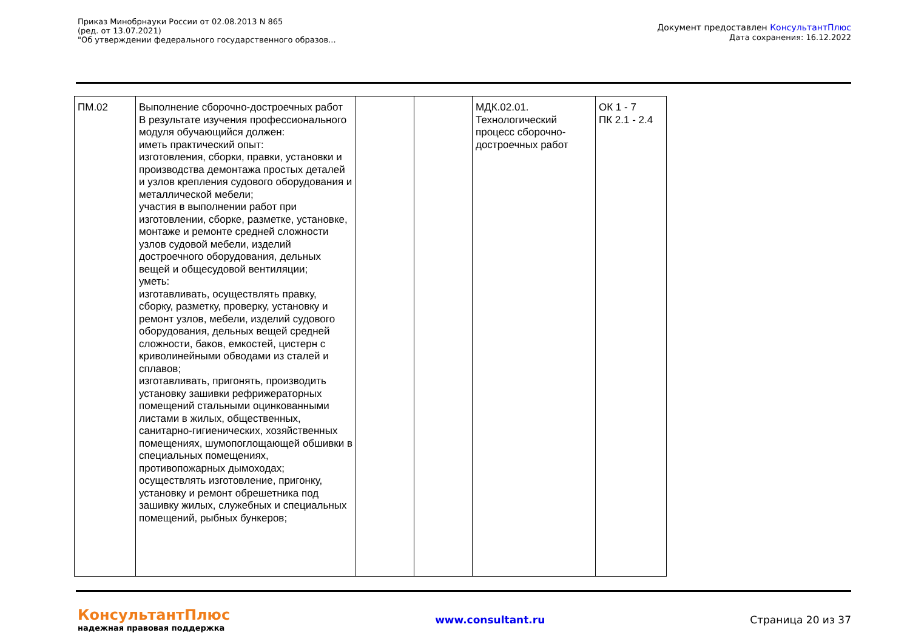Приказ Минобрнауки России от 02.08.2013 N 865
(ред. от 13.07.2021)
"Об утверждении федерального государственного образов...
Документ предоставлен КонсультантПлюс
Дата сохранения: 16.12.2022
| ПМ.02 | Выполнение сборочно-достроечных работ В результате изучения профессионального модуля обучающийся должен: иметь практический опыт: изготовления, сборки, правки, установки и производства демонтажа простых деталей и узлов крепления судового оборудования и металлической мебели; участия в выполнении работ при изготовлении, сборке, разметке, установке, монтаже и ремонте средней сложности узлов судовой мебели, изделий достроечного оборудования, дельных вещей и общесудовой вентиляции; уметь: изготавливать, осуществлять правку, сборку, разметку, проверку, установку и ремонт узлов, мебели, изделий судового оборудования, дельных вещей средней сложности, баков, емкостей, цистерн с криволинейными обводами из сталей и сплавов; изготавливать, пригонять, производить установку зашивки рефрижераторных помещений стальными оцинкованными листами в жилых, общественных, санитарно-гигиенических, хозяйственных помещениях, шумопоглощающей обшивки в специальных помещениях, противопожарных дымоходах; осуществлять изготовление, пригонку, установку и ремонт обрешетника под зашивку жилых, служебных и специальных помещений, рыбных бункеров; | | | МДК.02.01. Технологический процесс сборочно-достроечных работ | ОК 1 - 7 ПК 2.1 - 2.4 |
КонсультантПлюс
надежная правовая поддержка
www.consultant.ru Страница 20 из 37